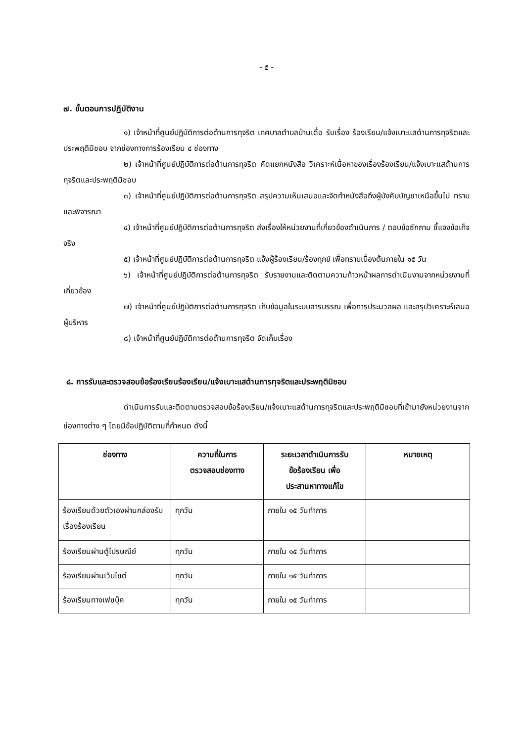- ๕ -
๗. ขั้นตอนการปฏิบัติงาน
๑) เจ้าหน้าที่ศูนย์ปฏิบัติการต่อต้านการทุจริต เทศบาลตำบลบ้านเดื่อ รับเรื่อง ร้องเรียน/แจ้งเบาะแสด้านการทุจริตและประพฤติมิชอบ จากช่องทางการร้องเรียน ๔ ช่องทาง
๒) เจ้าหน้าที่ศูนย์ปฏิบัติการต่อต้านการทุจริต คัดแยกหนังสือ วิเคราะห์เนื้อหาของเรื่องร้องเรียน/แจ้งเบาะแสด้านการทุจริตและประพฤติมิชอบ
๓) เจ้าหน้าที่ศูนย์ปฏิบัติการต่อต้านการทุจริต สรุปความเห็นเสนอและจัดทำหนังสือถึงผู้บังคับบัญชาเหนือขึ้นไป ทราบและพิจารณา
๔) เจ้าหน้าที่ศูนย์ปฏิบัติการต่อต้านการทุจริต ส่งเรื่องให้หน่วยงานที่เกี่ยวข้องดำเนินการ / ตอบข้อซักถาม ชี้แจงข้อเท็จจริง
๕) เจ้าหน้าที่ศูนย์ปฏิบัติการต่อต้านการทุจริต แจ้งผู้ร้องเรียน/ร้องทุกข์ เพื่อทราบเบื้องต้นภายใน ๑๕ วัน
๖) เจ้าหน้าที่ศูนย์ปฏิบัติการต่อต้านการทุจริต รับรายงานและติดตามความก้าวหน้าผลการดำเนินงานจากหน่วยงานที่เกี่ยวข้อง
๗) เจ้าหน้าที่ศูนย์ปฏิบัติการต่อต้านการทุจริต เก็บข้อมูลในระบบสารบรรณ เพื่อการประมวลผล และสรุปวิเคราะห์เสนอผู้บริหาร
๘) เจ้าหน้าที่ศูนย์ปฏิบัติการต่อต้านการทุจริต จัดเก็บเรื่อง
๘. การรับและตรวจสอบข้อร้องเรียนร้องเรียน/แจ้งเบาะแสด้านการทุจริตและประพฤติมิชอบ
ดำเนินการรับและติดตามตรวจสอบข้อร้องเรียน/แจ้งเบาะแสด้านการทุจริตและประพฤติมิชอบที่เข้ามายังหน่วยงานจากช่องทางต่าง ๆ โดยมีข้อปฏิบัติตามที่กำหนด ดังนี้
| ช่องทาง | ความถี่ในการ ตรวจสอบช่องทาง | ระยะเวลาดำเนินการรับ ข้อร้องเรียน เพื่อ ประสานหาทางแก้ไข | หมายเหตุ |
| --- | --- | --- | --- |
| ร้องเรียนด้วยตัวเองผ่านกล่องรับเรื่องร้องเรียน | ทุกวัน | ภายใน ๑๕ วันทำการ | |
| ร้องเรียนผ่านตู้ไปรษณีย์ | ทุกวัน | ภายใน ๑๕ วันทำการ | |
| ร้องเรียนผ่านเว็บไซต์ | ทุกวัน | ภายใน ๑๕ วันทำการ | |
| ร้องเรียนทางเฟซบุ๊ค | ทุกวัน | ภายใน ๑๕ วันทำการ | |